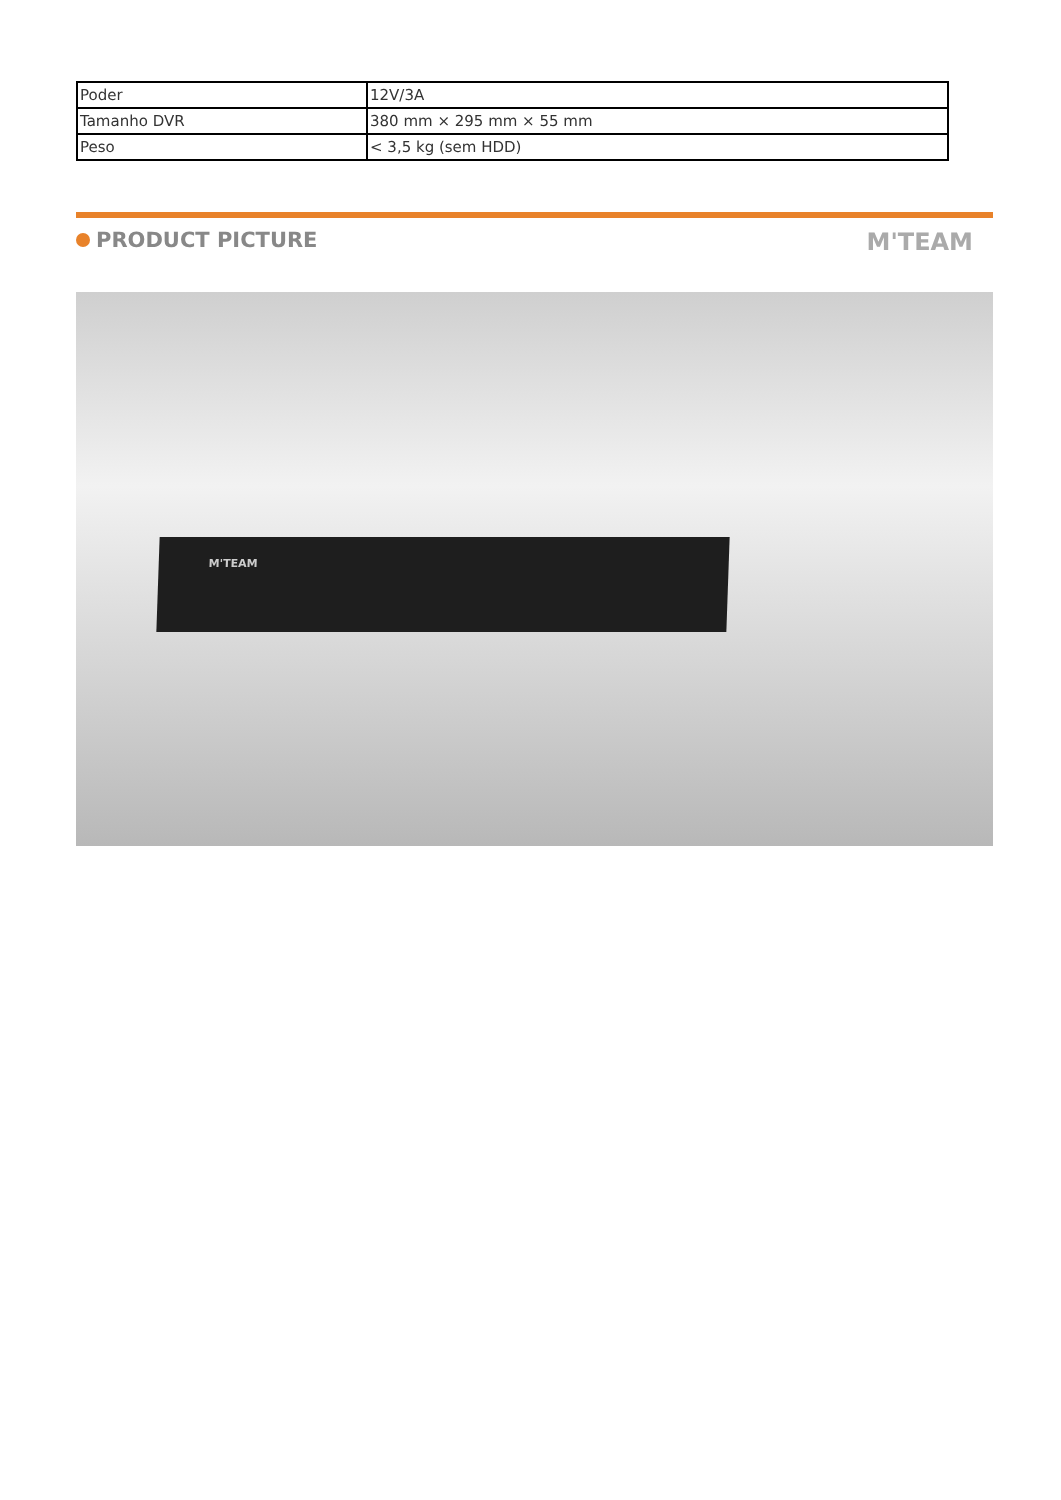| Poder | 12V/3A |
| Tamanho DVR | 380 mm × 295 mm × 55 mm |
| Peso | < 3,5 kg (sem HDD) |
PRODUCT PICTURE
M'TEAM
M'TEAM